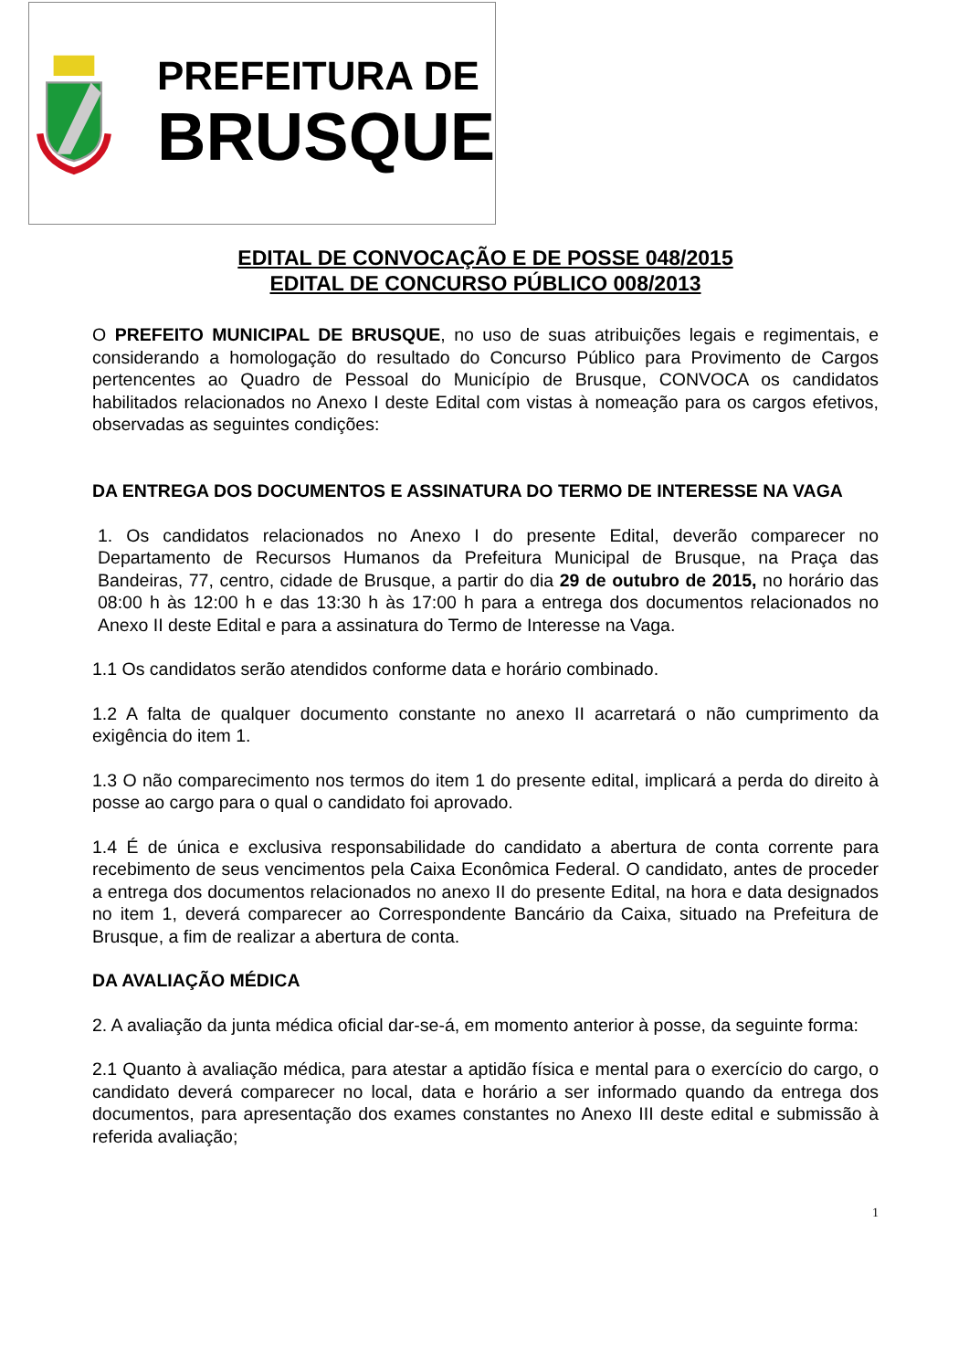PREFEITURA DE
BRUSQUE
EDITAL DE CONVOCAÇÃO E DE POSSE 048/2015
EDITAL DE CONCURSO PÚBLICO 008/2013
O PREFEITO MUNICIPAL DE BRUSQUE, no uso de suas atribuições legais e regimentais, e considerando a homologação do resultado do Concurso Público para Provimento de Cargos pertencentes ao Quadro de Pessoal do Município de Brusque, CONVOCA os candidatos habilitados relacionados no Anexo I deste Edital com vistas à nomeação para os cargos efetivos, observadas as seguintes condições:
DA ENTREGA DOS DOCUMENTOS E ASSINATURA DO TERMO DE INTERESSE NA VAGA
1. Os candidatos relacionados no Anexo I do presente Edital, deverão comparecer no Departamento de Recursos Humanos da Prefeitura Municipal de Brusque, na Praça das Bandeiras, 77, centro, cidade de Brusque, a partir do dia 29 de outubro de 2015, no horário das 08:00 h às 12:00 h e das 13:30 h às 17:00 h para a entrega dos documentos relacionados no Anexo II deste Edital e para a assinatura do Termo de Interesse na Vaga.
1.1 Os candidatos serão atendidos conforme data e horário combinado.
1.2 A falta de qualquer documento constante no anexo II acarretará o não cumprimento da exigência do item 1.
1.3 O não comparecimento nos termos do item 1 do presente edital, implicará a perda do direito à posse ao cargo para o qual o candidato foi aprovado.
1.4 É de única e exclusiva responsabilidade do candidato a abertura de conta corrente para recebimento de seus vencimentos pela Caixa Econômica Federal. O candidato, antes de proceder a entrega dos documentos relacionados no anexo II do presente Edital, na hora e data designados no item 1, deverá comparecer ao Correspondente Bancário da Caixa, situado na Prefeitura de Brusque, a fim de realizar a abertura de conta.
DA AVALIAÇÃO MÉDICA
2. A avaliação da junta médica oficial dar-se-á, em momento anterior à posse, da seguinte forma:
2.1 Quanto à avaliação médica, para atestar a aptidão física e mental para o exercício do cargo, o candidato deverá comparecer no local, data e horário a ser informado quando da entrega dos documentos, para apresentação dos exames constantes no Anexo III deste edital e submissão à referida avaliação;
1